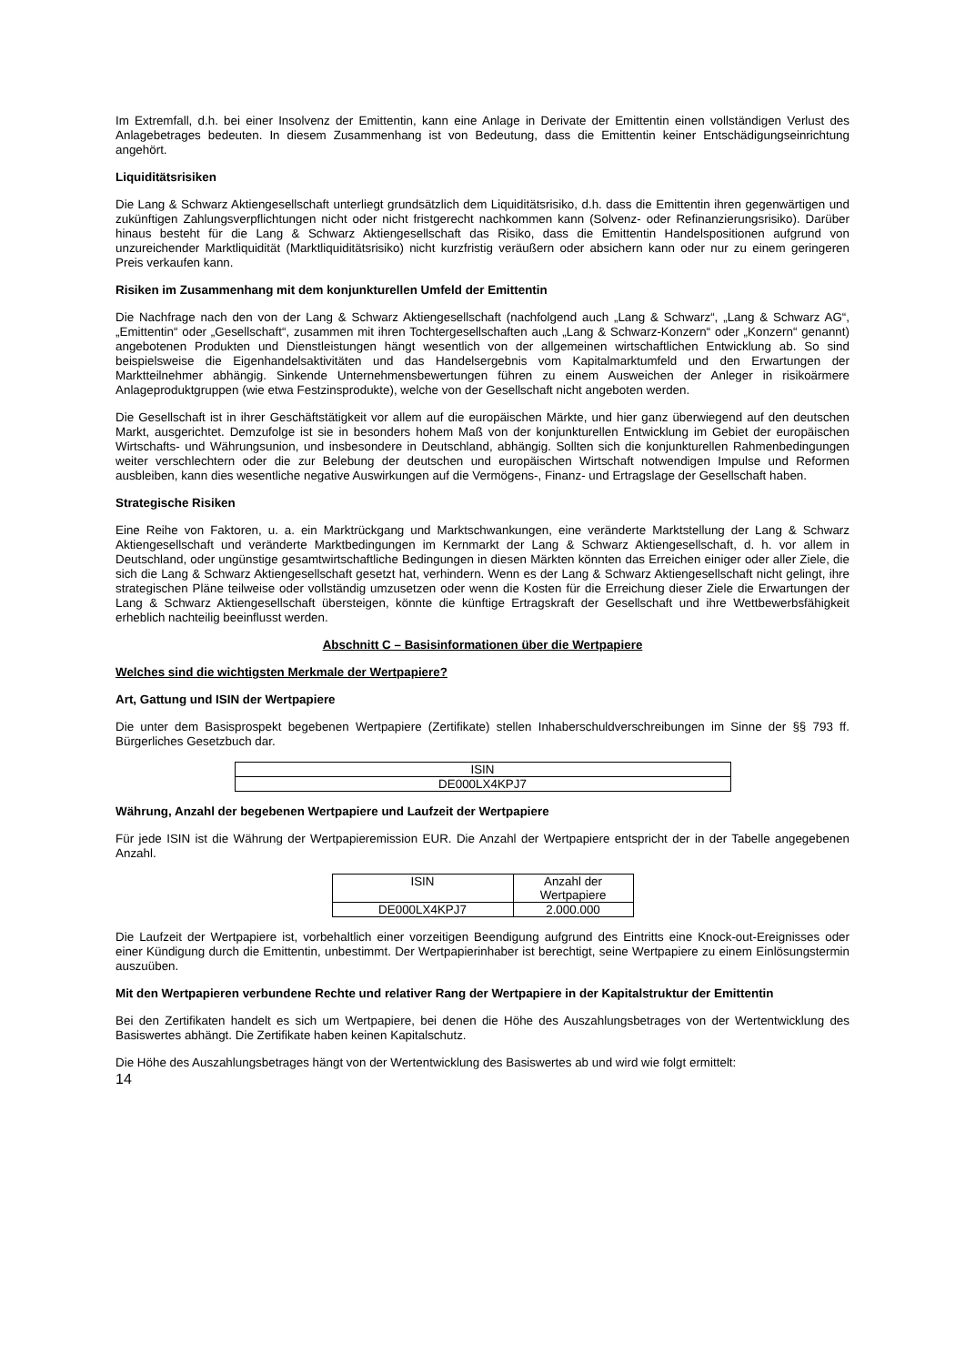Im Extremfall, d.h. bei einer Insolvenz der Emittentin, kann eine Anlage in Derivate der Emittentin einen vollständigen Verlust des Anlagebetrages bedeuten. In diesem Zusammenhang ist von Bedeutung, dass die Emittentin keiner Entschädigungseinrichtung angehört.
Liquiditätsrisiken
Die Lang & Schwarz Aktiengesellschaft unterliegt grundsätzlich dem Liquiditätsrisiko, d.h. dass die Emittentin ihren gegenwärtigen und zukünftigen Zahlungsverpflichtungen nicht oder nicht fristgerecht nachkommen kann (Solvenz- oder Refinanzierungsrisiko). Darüber hinaus besteht für die Lang & Schwarz Aktiengesellschaft das Risiko, dass die Emittentin Handelspositionen aufgrund von unzureichender Marktliquidität (Marktliquiditätsrisiko) nicht kurzfristig veräußern oder absichern kann oder nur zu einem geringeren Preis verkaufen kann.
Risiken im Zusammenhang mit dem konjunkturellen Umfeld der Emittentin
Die Nachfrage nach den von der Lang & Schwarz Aktiengesellschaft (nachfolgend auch „Lang & Schwarz“, „Lang & Schwarz AG“, „Emittentin“ oder „Gesellschaft“, zusammen mit ihren Tochtergesellschaften auch „Lang & Schwarz-Konzern“ oder „Konzern“ genannt) angebotenen Produkten und Dienstleistungen hängt wesentlich von der allgemeinen wirtschaftlichen Entwicklung ab. So sind beispielsweise die Eigenhandelsaktivitäten und das Handelsergebnis vom Kapitalmarktumfeld und den Erwartungen der Marktteilnehmer abhängig. Sinkende Unternehmensbewertungen führen zu einem Ausweichen der Anleger in risikoärmere Anlageproduktgruppen (wie etwa Festzinsprodukte), welche von der Gesellschaft nicht angeboten werden.
Die Gesellschaft ist in ihrer Geschäftstätigkeit vor allem auf die europäischen Märkte, und hier ganz überwiegend auf den deutschen Markt, ausgerichtet. Demzufolge ist sie in besonders hohem Maß von der konjunkturellen Entwicklung im Gebiet der europäischen Wirtschafts- und Währungsunion, und insbesondere in Deutschland, abhängig. Sollten sich die konjunkturellen Rahmenbedingungen weiter verschlechtern oder die zur Belebung der deutschen und europäischen Wirtschaft notwendigen Impulse und Reformen ausbleiben, kann dies wesentliche negative Auswirkungen auf die Vermögens-, Finanz- und Ertragslage der Gesellschaft haben.
Strategische Risiken
Eine Reihe von Faktoren, u. a. ein Marktrückgang und Marktschwankungen, eine veränderte Marktstellung der Lang & Schwarz Aktiengesellschaft und veränderte Marktbedingungen im Kernmarkt der Lang & Schwarz Aktiengesellschaft, d. h. vor allem in Deutschland, oder ungünstige gesamtwirtschaftliche Bedingungen in diesen Märkten könnten das Erreichen einiger oder aller Ziele, die sich die Lang & Schwarz Aktiengesellschaft gesetzt hat, verhindern. Wenn es der Lang & Schwarz Aktiengesellschaft nicht gelingt, ihre strategischen Pläne teilweise oder vollständig umzusetzen oder wenn die Kosten für die Erreichung dieser Ziele die Erwartungen der Lang & Schwarz Aktiengesellschaft übersteigen, könnte die künftige Ertragskraft der Gesellschaft und ihre Wettbewerbsfähigkeit erheblich nachteilig beeinflusst werden.
Abschnitt C – Basisinformationen über die Wertpapiere
Welches sind die wichtigsten Merkmale der Wertpapiere?
Art, Gattung und ISIN der Wertpapiere
Die unter dem Basisprospekt begebenen Wertpapiere (Zertifikate) stellen Inhaberschuldverschreibungen im Sinne der §§ 793 ff. Bürgerliches Gesetzbuch dar.
| ISIN |
| --- |
| DE000LX4KPJ7 |
Währung, Anzahl der begebenen Wertpapiere und Laufzeit der Wertpapiere
Für jede ISIN ist die Währung der Wertpapieremission EUR. Die Anzahl der Wertpapiere entspricht der in der Tabelle angegebenen Anzahl.
| ISIN | Anzahl der Wertpapiere |
| --- | --- |
| DE000LX4KPJ7 | 2.000.000 |
Die Laufzeit der Wertpapiere ist, vorbehaltlich einer vorzeitigen Beendigung aufgrund des Eintritts eine Knock-out-Ereignisses oder einer Kündigung durch die Emittentin, unbestimmt. Der Wertpapierinhaber ist berechtigt, seine Wertpapiere zu einem Einlösungstermin auszuüben.
Mit den Wertpapieren verbundene Rechte und relativer Rang der Wertpapiere in der Kapitalstruktur der Emittentin
Bei den Zertifikaten handelt es sich um Wertpapiere, bei denen die Höhe des Auszahlungsbetrages von der Wertentwicklung des Basiswertes abhängt. Die Zertifikate haben keinen Kapitalschutz.
Die Höhe des Auszahlungsbetrages hängt von der Wertentwicklung des Basiswertes ab und wird wie folgt ermittelt:
14